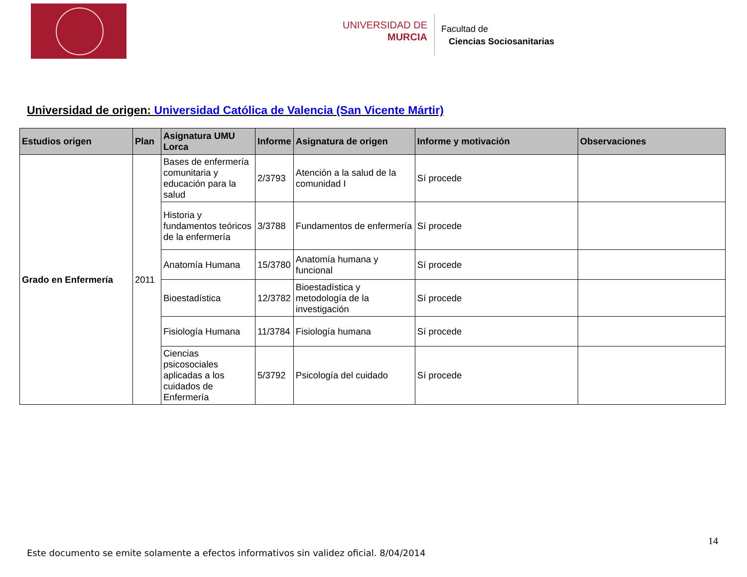UNIVERSIDAD DE
MURCIA
Facultad de
Ciencias Sociosanitarias
Universidad de origen: Universidad Católica de Valencia (San Vicente Mártir)
| Estudios origen | Plan | Asignatura UMU Lorca | Informe | Asignatura de origen | Informe y motivación | Observaciones |
| --- | --- | --- | --- | --- | --- | --- |
| Grado en Enfermería | 2011 | Bases de enfermería comunitaria y educación para la salud | 2/3793 | Atención a la salud de la comunidad I | Sí procede | |
| | | Historia y fundamentos teóricos de la enfermería | 3/3788 | Fundamentos de enfermería | Sí procede | |
| | | Anatomía Humana | 15/3780 | Anatomía humana y funcional | Sí procede | |
| | | Bioestadística | 12/3782 | Bioestadística y metodología de la investigación | Sí procede | |
| | | Fisiología Humana | 11/3784 | Fisiología humana | Sí procede | |
| | | Ciencias psicosociales aplicadas a los cuidados de Enfermería | 5/3792 | Psicología del cuidado | Sí procede | |
14
Este documento se emite solamente a efectos informativos sin validez oficial. 8/04/2014